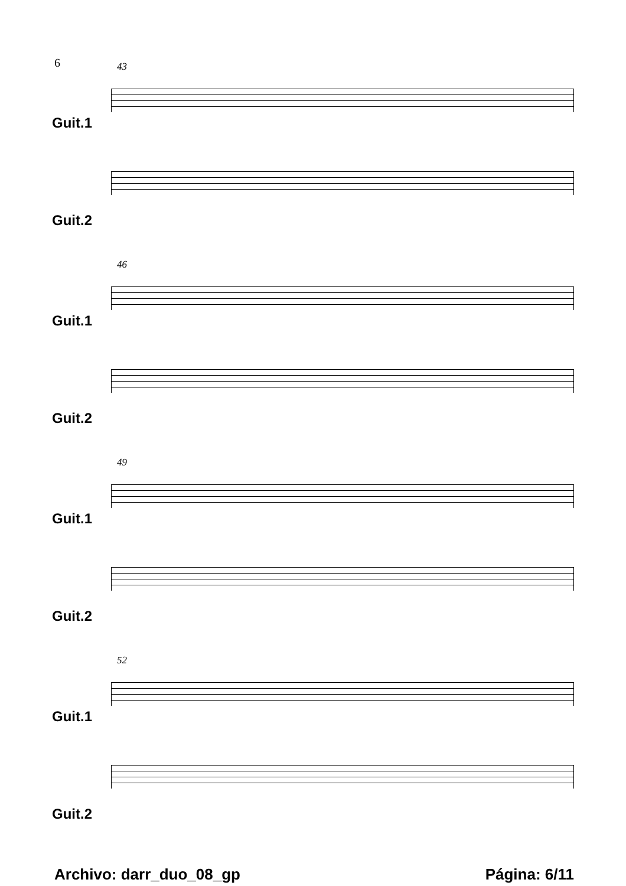6
Guit.1
Guit.2
43
Guit.1
Guit.2
46
Guit.1
Guit.2
49
Guit.1
Guit.2
52
Archivo: darr_duo_08_gp Página: 6/11